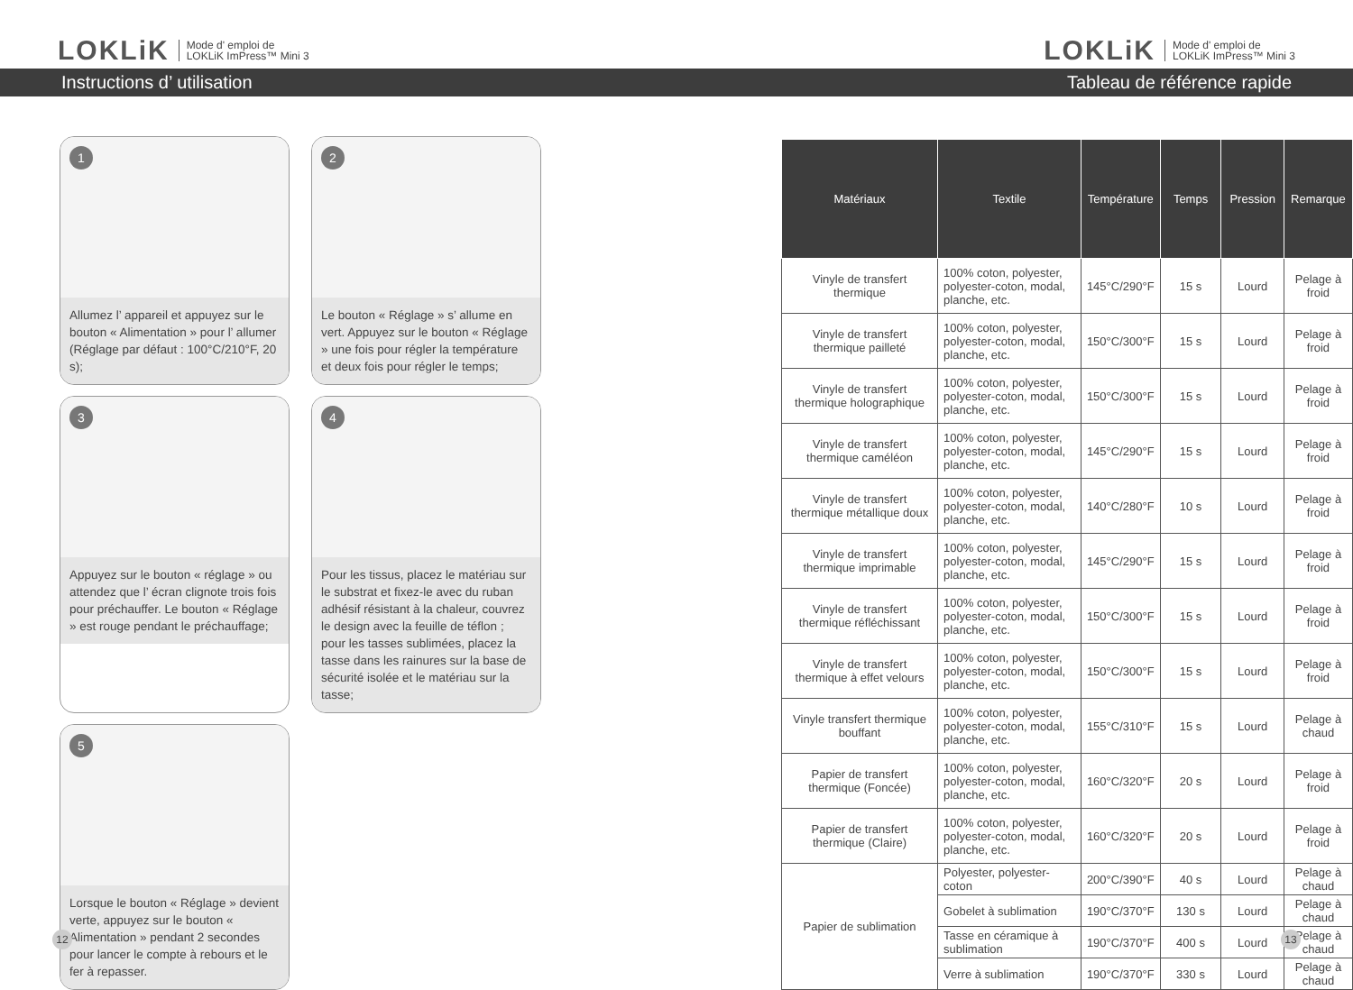LOKLiK Mode d' emploi de
LOKLiK ImPress™ Mini 3
LOKLiK Mode d' emploi de
LOKLiK ImPress™ Mini 3
Instructions d’ utilisation Tableau de référence rapide
1
Allumez l’ appareil et appuyez sur le bouton « Alimentation » pour l’ allumer (Réglage par défaut : 100°C/210°F, 20 s);
2
Le bouton « Réglage » s’ allume en vert. Appuyez sur le bouton « Réglage » une fois pour régler la température et deux fois pour régler le temps;
3
Appuyez sur le bouton « réglage » ou attendez que l’ écran clignote trois fois pour préchauffer. Le bouton « Réglage » est rouge pendant le préchauffage;
4
Pour les tissus, placez le matériau sur le substrat et fixez-le avec du ruban adhésif résistant à la chaleur, couvrez le design avec la feuille de téflon ; pour les tasses sublimées, placez la tasse dans les rainures sur la base de sécurité isolée et le matériau sur la tasse;
5
Lorsque le bouton « Réglage » devient verte, appuyez sur le bouton « Alimentation » pendant 2 secondes pour lancer le compte à rebours et le fer à repasser.
| Matériaux | Textile | Température | Temps | Pression | Remarque |
| --- | --- | --- | --- | --- | --- |
| Vinyle de transfert thermique | 100% coton, polyester, polyester-coton, modal, planche, etc. | 145°C/290°F | 15 s | Lourd | Pelage à froid |
| Vinyle de transfert thermique pailleté | 100% coton, polyester, polyester-coton, modal, planche, etc. | 150°C/300°F | 15 s | Lourd | Pelage à froid |
| Vinyle de transfert thermique holographique | 100% coton, polyester, polyester-coton, modal, planche, etc. | 150°C/300°F | 15 s | Lourd | Pelage à froid |
| Vinyle de transfert thermique caméléon | 100% coton, polyester, polyester-coton, modal, planche, etc. | 145°C/290°F | 15 s | Lourd | Pelage à froid |
| Vinyle de transfert thermique métallique doux | 100% coton, polyester, polyester-coton, modal, planche, etc. | 140°C/280°F | 10 s | Lourd | Pelage à froid |
| Vinyle de transfert thermique imprimable | 100% coton, polyester, polyester-coton, modal, planche, etc. | 145°C/290°F | 15 s | Lourd | Pelage à froid |
| Vinyle de transfert thermique réfléchissant | 100% coton, polyester, polyester-coton, modal, planche, etc. | 150°C/300°F | 15 s | Lourd | Pelage à froid |
| Vinyle de transfert thermique à effet velours | 100% coton, polyester, polyester-coton, modal, planche, etc. | 150°C/300°F | 15 s | Lourd | Pelage à froid |
| Vinyle transfert thermique bouffant | 100% coton, polyester, polyester-coton, modal, planche, etc. | 155°C/310°F | 15 s | Lourd | Pelage à chaud |
| Papier de transfert thermique (Foncée) | 100% coton, polyester, polyester-coton, modal, planche, etc. | 160°C/320°F | 20 s | Lourd | Pelage à froid |
| Papier de transfert thermique (Claire) | 100% coton, polyester, polyester-coton, modal, planche, etc. | 160°C/320°F | 20 s | Lourd | Pelage à froid |
| Papier de sublimation | Polyester, polyester-coton | 200°C/390°F | 40 s | Lourd | Pelage à chaud |
| | Gobelet à sublimation | 190°C/370°F | 130 s | Lourd | Pelage à chaud |
| | Tasse en céramique à sublimation | 190°C/370°F | 400 s | Lourd | Pelage à chaud |
| | Verre à sublimation | 190°C/370°F | 330 s | Lourd | Pelage à chaud |
12 13